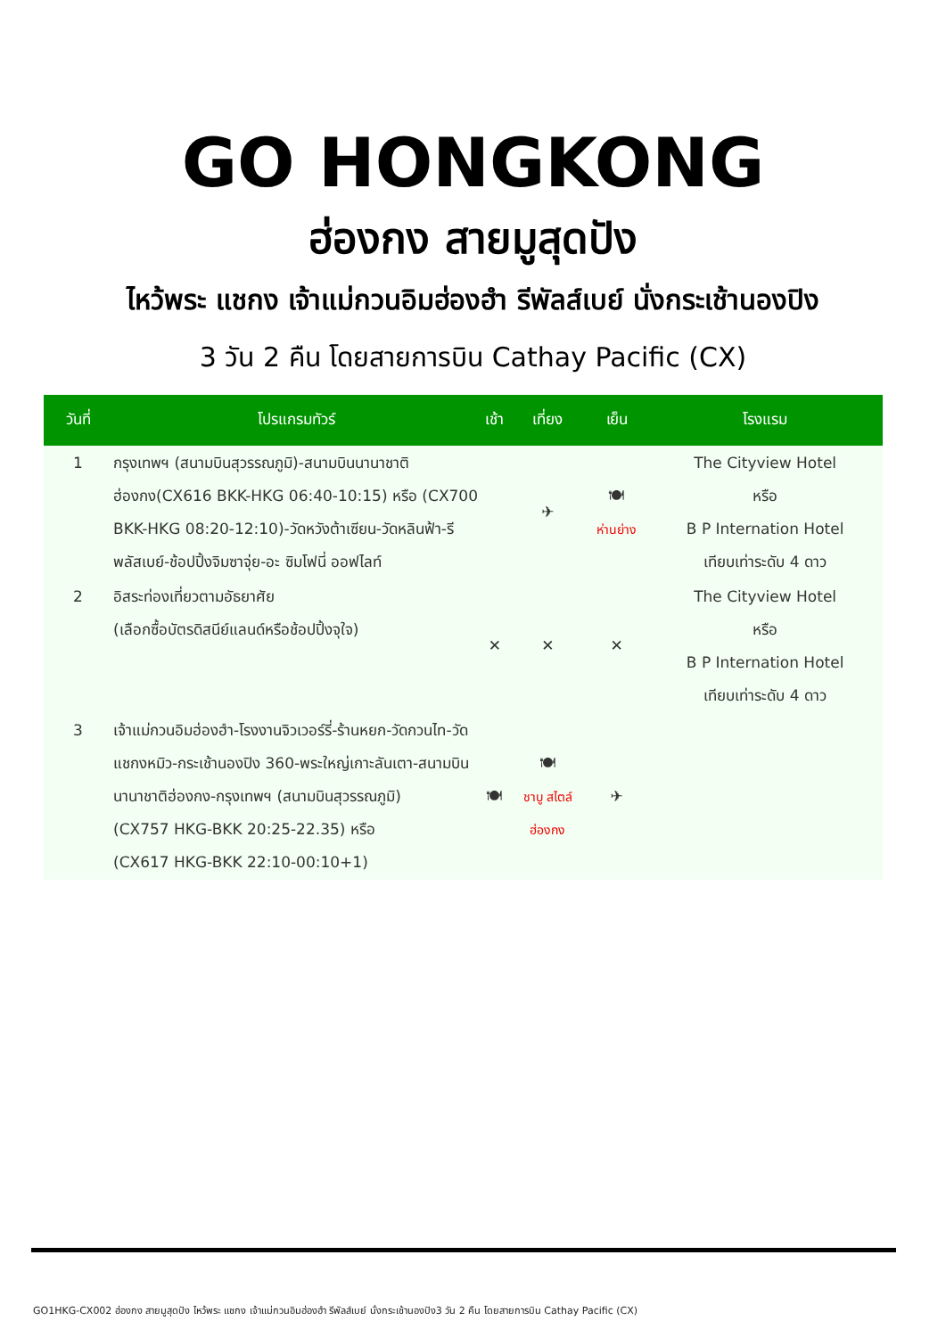GO HONGKONG
ฮ่องกง สายมูสุดปัง
ไหว้พระ แชกง เจ้าแม่กวนอิมฮ่องฮำ รีพัลส์เบย์ นั่งกระเช้านองปิง
3 วัน 2 คืน โดยสายการบิน Cathay Pacific (CX)
| วันที่ | โปรแกรมทัวร์ | เช้า | เที่ยง | เย็น | โรงแรม |
| --- | --- | --- | --- | --- | --- |
| 1 | กรุงเทพฯ (สนามบินสุวรรณภูมิ)-สนามบินนานาชาติฮ่องกง(CX616 BKK-HKG 06:40-10:15) หรือ (CX700 BKK-HKG 08:20-12:10)-วัดหวังต้าเซียน-วัดหลินฟ้า-รีพลัสเบย์-ช้อปปิ้งจิมซาจุ่ย-อะ ซิมโฟนี่ ออฟไลท์ | | ✈ | 🍽 ห่านย่าง | The Cityview Hotel หรือ B P Internation Hotel เทียบเท่าระดับ 4 ดาว |
| 2 | อิสระท่องเที่ยวตามอัธยาศัย (เลือกซื้อบัตรดิสนีย์แลนด์หรือช้อปปิ้งจุใจ) | ✕ | ✕ | ✕ | The Cityview Hotel หรือ B P Internation Hotel เทียบเท่าระดับ 4 ดาว |
| 3 | เจ้าแม่กวนอิมฮ่องฮำ-โรงงานจิวเวอร์รี่-ร้านหยก-วัดกวนไท-วัดแชกงหมิว-กระเช้านองปิง 360-พระใหญ่เกาะลันเตา-สนามบินนานาชาติฮ่องกง-กรุงเทพฯ (สนามบินสุวรรณภูมิ) (CX757 HKG-BKK 20:25-22.35) หรือ (CX617 HKG-BKK 22:10-00:10+1) | 🍽 | 🍽 ชาบู สไตล์ ฮ่องกง | ✈ | |
GO1HKG-CX002 ฮ่องกง สายมูสุดปัง ไหว้พระ แชกง เจ้าแม่กวนอิมฮ่องฮำ รีพัลส์เบย์ นั่งกระเช้านองปิง3 วัน 2 คืน โดยสายการบิน Cathay Pacific (CX)